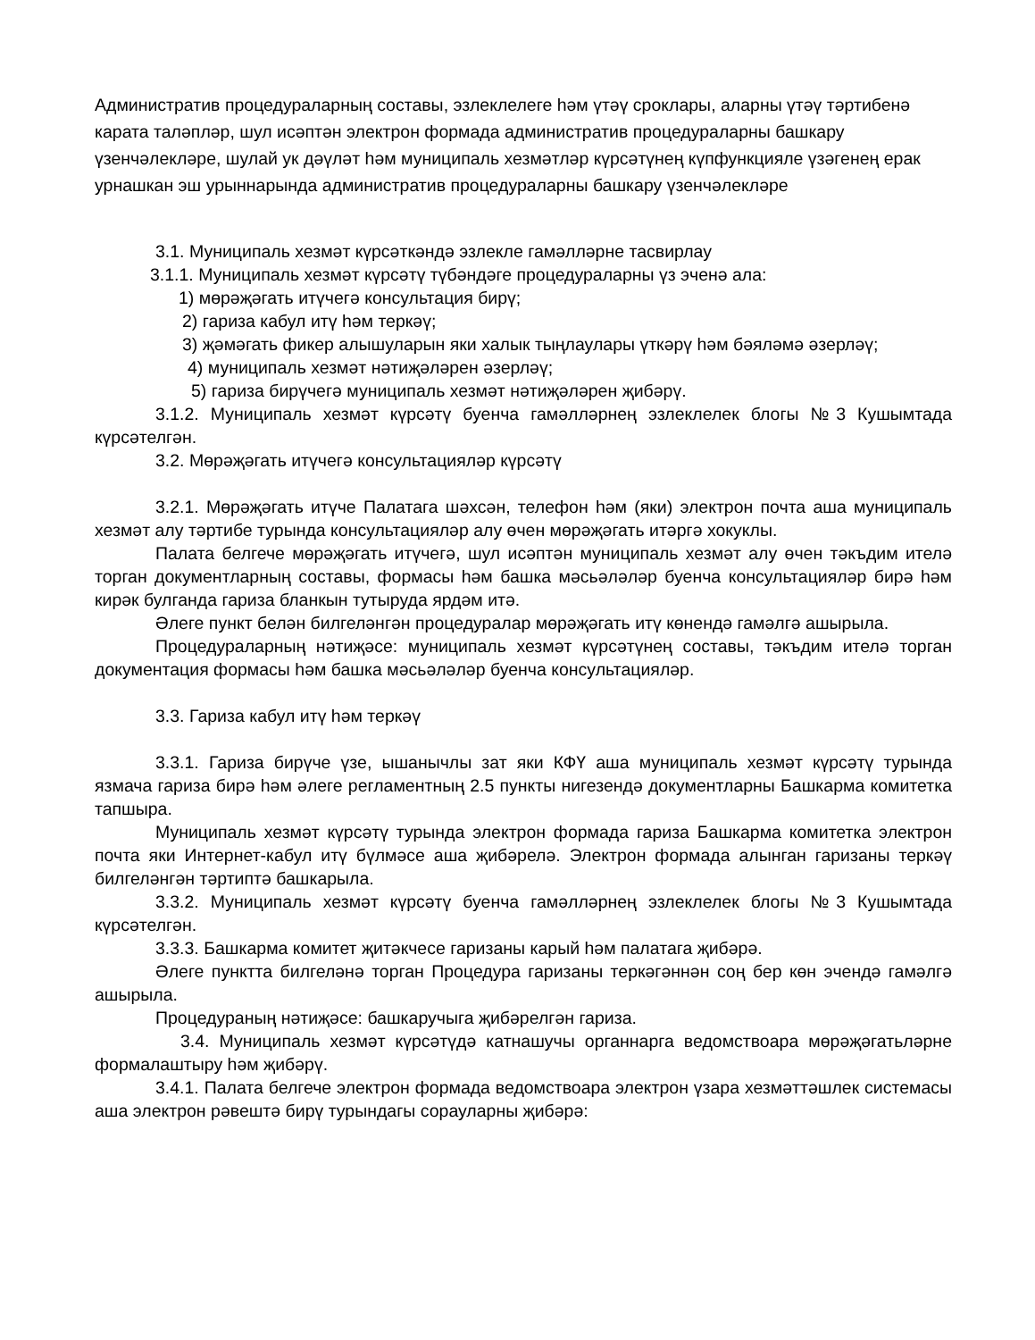Административ процедураларның составы, эзлеклелеге һәм үтәү сроклары, аларны үтәү тәртибенә карата таләпләр, шул исәптән электрон формада административ процедураларны башкару үзенчәлекләре, шулай ук дәүләт һәм муниципаль хезмәтләр күрсәтүнең күпфункцияле үзәгенең ерак урнашкан эш урыннарында административ процедураларны башкару үзенчәлекләре
3.1. Муниципаль хезмәт күрсәткәндә эзлекле гамәлләрне тасвирлау
3.1.1. Муниципаль хезмәт күрсәтү түбәндәге процедураларны үз эченә ала:
1) мөрәҗәгать итүчегә консультация бирү;
2) гариза кабул итү һәм теркәү;
3) җәмәгать фикер алышуларын яки халык тыңлаулары үткәрү һәм бәяләмә әзерләү;
4) муниципаль хезмәт нәтиҗәләрен әзерләү;
5) гариза бирүчегә муниципаль хезмәт нәтиҗәләрен җибәрү.
3.1.2. Муниципаль хезмәт күрсәтү буенча гамәлләрнең эзлеклелек блогы №3 Кушымтада күрсәтелгән.
3.2. Мөрәҗәгать итүчегә консультацияләр күрсәтү
3.2.1. Мөрәҗәгать итүче Палатага шәхсән, телефон һәм (яки) электрон почта аша муниципаль хезмәт алу тәртибе турында консультацияләр алу өчен мөрәҗәгать итәргә хокуклы.
Палата белгече мөрәҗәгать итүчегә, шул исәптән муниципаль хезмәт алу өчен тәкъдим ителә торган документларның составы, формасы һәм башка мәсьәләләр буенча консультацияләр бирә һәм кирәк булганда гариза бланкын тутыруда ярдәм итә.
Әлеге пункт белән билгеләнгән процедуралар мөрәҗәгать итү көнендә гамәлгә ашырыла.
Процедураларның нәтиҗәсе: муниципаль хезмәт күрсәтүнең составы, тәкъдим ителә торган документация формасы һәм башка мәсьәләләр буенча консультацияләр.
3.3. Гариза кабул итү һәм теркәү
3.3.1. Гариза бирүче үзе, ышанычлы зат яки КФҮ аша муниципаль хезмәт күрсәтү турында язмача гариза бирә һәм әлеге регламентның 2.5 пункты нигезендә документларны Башкарма комитетка тапшыра.
Муниципаль хезмәт күрсәтү турында электрон формада гариза Башкарма комитетка электрон почта яки Интернет-кабул итү бүлмәсе аша җибәрелә. Электрон формада алынган гаризаны теркәү билгеләнгән тәртиптә башкарыла.
3.3.2. Муниципаль хезмәт күрсәтү буенча гамәлләрнең эзлеклелек блогы №3 Кушымтада күрсәтелгән.
3.3.3. Башкарма комитет җитәкчесе гаризаны карый һәм палатага җибәрә.
Әлеге пунктта билгеләнә торган Процедура гаризаны теркәгәннән соң бер көн эчендә гамәлгә ашырыла.
Процедураның нәтиҗәсе: башкаручыга җибәрелгән гариза.
3.4. Муниципаль хезмәт күрсәтүдә катнашучы органнарга ведомствоара мөрәҗәгатьләрне формалаштыру һәм җибәрү.
3.4.1. Палата белгече электрон формада ведомствоара электрон үзара хезмәттәшлек системасы аша электрон рәвештә бирү турындагы сорауларны җибәрә: